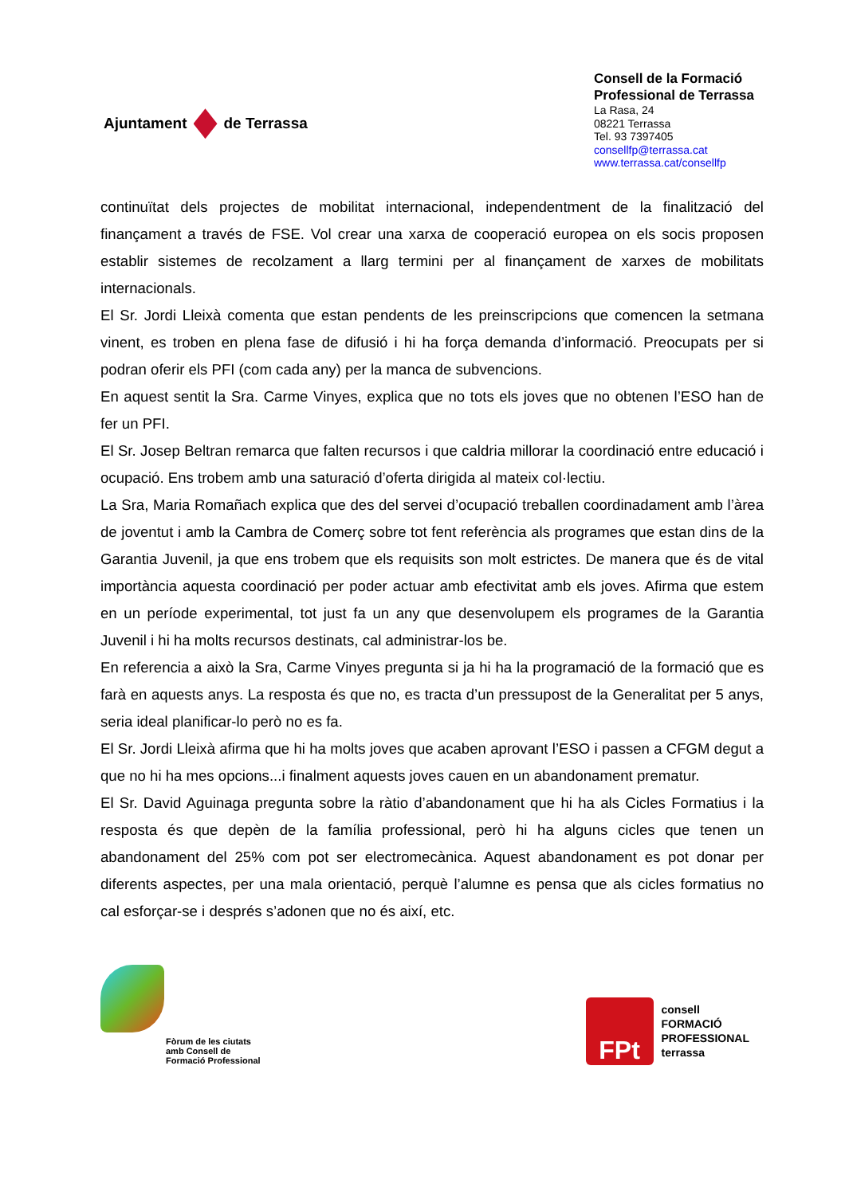Ajuntament de Terrassa
Consell de la Formació Professional de Terrassa
La Rasa, 24
08221 Terrassa
Tel. 93 7397405
consellfp@terrassa.cat
www.terrassa.cat/consellfp
continuïtat dels projectes de mobilitat internacional, independentment de la finalització del finançament a través de FSE. Vol crear una xarxa de cooperació europea on els socis proposen establir sistemes de recolzament a llarg termini per al finançament de xarxes de mobilitats internacionals.
El Sr. Jordi Lleixà comenta que estan pendents de les preinscripcions que comencen la setmana vinent, es troben en plena fase de difusió i hi ha força demanda d’informació. Preocupats per si podran oferir els PFI (com cada any) per la manca de subvencions.
En aquest sentit la Sra. Carme Vinyes, explica que no tots els joves que no obtenen l’ESO han de fer un PFI.
El Sr. Josep Beltran remarca que falten recursos i que caldria millorar la coordinació entre educació i ocupació. Ens trobem amb una saturació d’oferta dirigida al mateix col·lectiu.
La Sra, Maria Romañach explica que des del servei d’ocupació treballen coordinadament amb l’àrea de joventut i amb la Cambra de Comerç sobre tot fent referència als programes que estan dins de la Garantia Juvenil, ja que ens trobem que els requisits son molt estrictes. De manera que és de vital importància aquesta coordinació per poder actuar amb efectivitat amb els joves. Afirma que estem en un període experimental, tot just fa un any que desenvolupem els programes de la Garantia Juvenil i hi ha molts recursos destinats, cal administrar-los be.
En referencia a això la Sra, Carme Vinyes pregunta si ja hi ha la programació de la formació que es farà en aquests anys. La resposta és que no, es tracta d’un pressupost de la Generalitat per 5 anys, seria ideal planificar-lo però no es fa.
El Sr. Jordi Lleixà afirma que hi ha molts joves que acaben aprovant l’ESO i passen a CFGM degut a que no hi ha mes opcions...i finalment aquests joves cauen en un abandonament prematur.
El Sr. David Aguinaga pregunta sobre la ràtio d’abandonament que hi ha als Cicles Formatius i la resposta és que depèn de la família professional, però hi ha alguns cicles que tenen un abandonament del 25% com pot ser electromecànica. Aquest abandonament es pot donar per diferents aspectes, per una mala orientació, perquè l’alumne es pensa que als cicles formatius no cal esforçar-se i després s’adonen que no és així, etc.
Fòrum de les ciutats
amb Consell de
Formació Professional
FPt
consell
FORMACIÓ
PROFESSIONAL
terrassa